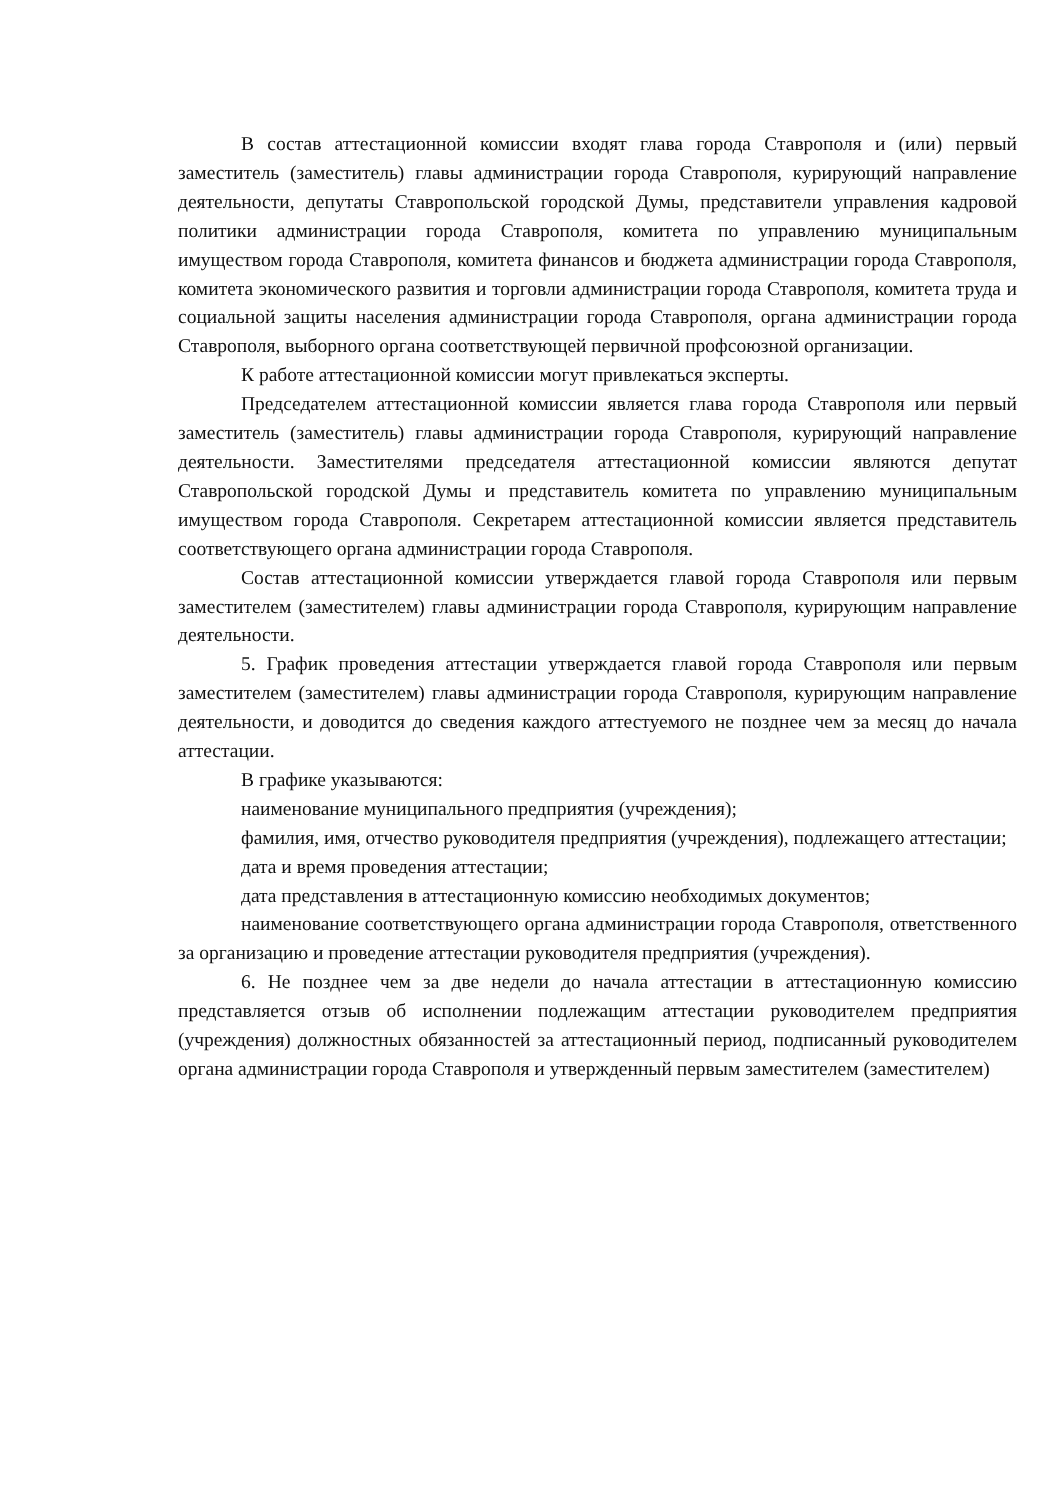В состав аттестационной комиссии входят глава города Ставрополя и (или) первый заместитель (заместитель) главы администрации города Ставрополя, курирующий направление деятельности, депутаты Ставропольской городской Думы, представители управления кадровой политики администрации города Ставрополя, комитета по управлению муниципальным имуществом города Ставрополя, комитета финансов и бюджета администрации города Ставрополя, комитета экономического развития и торговли администрации города Ставрополя, комитета труда и социальной защиты населения администрации города Ставрополя, органа администрации города Ставрополя, выборного органа соответствующей первичной профсоюзной организации.
К работе аттестационной комиссии могут привлекаться эксперты.
Председателем аттестационной комиссии является глава города Ставрополя или первый заместитель (заместитель) главы администрации города Ставрополя, курирующий направление деятельности. Заместителями председателя аттестационной комиссии являются депутат Ставропольской городской Думы и представитель комитета по управлению муниципальным имуществом города Ставрополя. Секретарем аттестационной комиссии является представитель соответствующего органа администрации города Ставрополя.
Состав аттестационной комиссии утверждается главой города Ставрополя или первым заместителем (заместителем) главы администрации города Ставрополя, курирующим направление деятельности.
5. График проведения аттестации утверждается главой города Ставрополя или первым заместителем (заместителем) главы администрации города Ставрополя, курирующим направление деятельности, и доводится до сведения каждого аттестуемого не позднее чем за месяц до начала аттестации.
В графике указываются:
наименование муниципального предприятия (учреждения);
фамилия, имя, отчество руководителя предприятия (учреждения), подлежащего аттестации;
дата и время проведения аттестации;
дата представления в аттестационную комиссию необходимых документов;
наименование соответствующего органа администрации города Ставрополя, ответственного за организацию и проведение аттестации руководителя предприятия (учреждения).
6. Не позднее чем за две недели до начала аттестации в аттестационную комиссию представляется отзыв об исполнении подлежащим аттестации руководителем предприятия (учреждения) должностных обязанностей за аттестационный период, подписанный руководителем органа администрации города Ставрополя и утвержденный первым заместителем (заместителем)